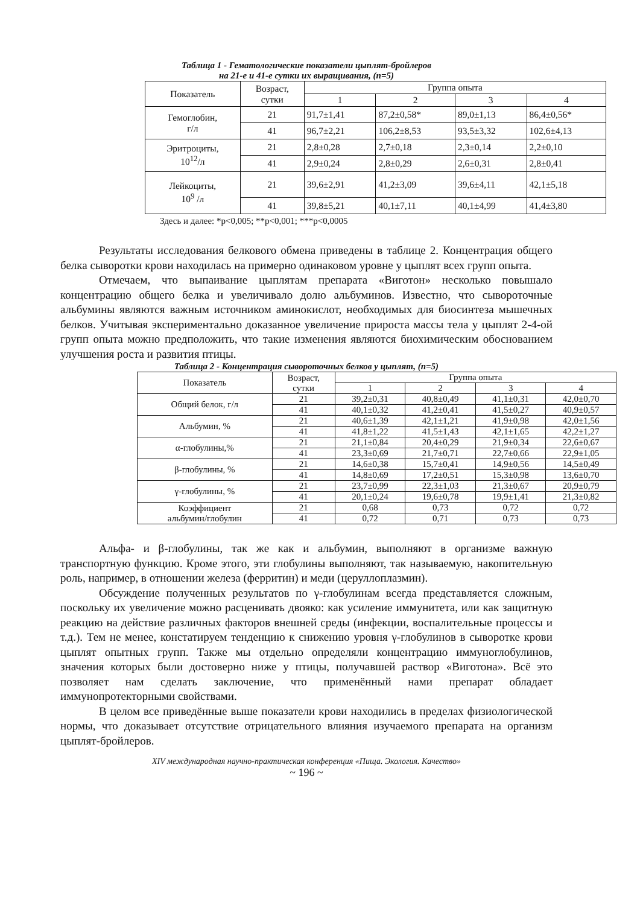Таблица 1 - Гематологические показатели цыплят-бройлеров
на 21-е и 41-е сутки их выращивания, (n=5)
| Показатель | Возраст, сутки | Группа опыта | | | |
| --- | --- | --- | --- | --- | --- |
| | | 1 | 2 | 3 | 4 |
| Гемоглобин, г/л | 21 | 91,7±1,41 | 87,2±0,58* | 89,0±1,13 | 86,4±0,56* |
| | 41 | 96,7±2,21 | 106,2±8,53 | 93,5±3,32 | 102,6±4,13 |
| Эритроциты, 10<sup>12</sup>/л | 21 | 2,8±0,28 | 2,7±0,18 | 2,3±0,14 | 2,2±0,10 |
| | 41 | 2,9±0,24 | 2,8±0,29 | 2,6±0,31 | 2,8±0,41 |
| Лейкоциты, 10<sup>9</sup> /л | 21 | 39,6±2,91 | 41,2±3,09 | 39,6±4,11 | 42,1±5,18 |
| | 41 | 39,8±5,21 | 40,1±7,11 | 40,1±4,99 | 41,4±3,80 |
Здесь и далее: *p<0,005; **p<0,001; ***p<0,0005
Результаты исследования белкового обмена приведены в таблице 2. Концентрация общего белка сыворотки крови находилась на примерно одинаковом уровне у цыплят всех групп опыта.
Отмечаем, что выпаивание цыплятам препарата «Виготон» несколько повышало концентрацию общего белка и увеличивало долю альбуминов. Известно, что сывороточные альбумины являются важным источником аминокислот, необходимых для биосинтеза мышечных белков. Учитывая экспериментально доказанное увеличение прироста массы тела у цыплят 2-4-ой групп опыта можно предположить, что такие изменения являются биохимическим обоснованием улучшения роста и развития птицы.
Таблица 2 - Концентрация сывороточных белков у цыплят, (n=5)
| Показатель | Возраст, сутки | Группа опыта | | | |
| --- | --- | --- | --- | --- | --- |
| | | 1 | 2 | 3 | 4 |
| Общий белок, г/л | 21 | 39,2±0,31 | 40,8±0,49 | 41,1±0,31 | 42,0±0,70 |
| | 41 | 40,1±0,32 | 41,2±0,41 | 41,5±0,27 | 40,9±0,57 |
| Альбумин, % | 21 | 40,6±1,39 | 42,1±1,21 | 41,9±0,98 | 42,0±1,56 |
| | 41 | 41,8±1,22 | 41,5±1,43 | 42,1±1,65 | 42,2±1,27 |
| α-глобулины,% | 21 | 21,1±0,84 | 20,4±0,29 | 21,9±0,34 | 22,6±0,67 |
| | 41 | 23,3±0,69 | 21,7±0,71 | 22,7±0,66 | 22,9±1,05 |
| β-глобулины, % | 21 | 14,6±0,38 | 15,7±0,41 | 14,9±0,56 | 14,5±0,49 |
| | 41 | 14,8±0,69 | 17,2±0,51 | 15,3±0,98 | 13,6±0,70 |
| γ-глобулины, % | 21 | 23,7±0,99 | 22,3±1,03 | 21,3±0,67 | 20,9±0,79 |
| | 41 | 20,1±0,24 | 19,6±0,78 | 19,9±1,41 | 21,3±0,82 |
| Коэффициент альбумин/глобулин | 21 | 0,68 | 0,73 | 0,72 | 0,72 |
| | 41 | 0,72 | 0,71 | 0,73 | 0,73 |
Альфа- и β-глобулины, так же как и альбумин, выполняют в организме важную транспортную функцию. Кроме этого, эти глобулины выполняют, так называемую, накопительную роль, например, в отношении железа (ферритин) и меди (церуллоплазмин).
Обсуждение полученных результатов по γ-глобулинам всегда представляется сложным, поскольку их увеличение можно расценивать двояко: как усиление иммунитета, или как защитную реакцию на действие различных факторов внешней среды (инфекции, воспалительные процессы и т.д.). Тем не менее, констатируем тенденцию к снижению уровня γ-глобулинов в сыворотке крови цыплят опытных групп. Также мы отдельно определяли концентрацию иммуноглобулинов, значения которых были достоверно ниже у птицы, получавшей раствор «Виготона». Всё это позволяет нам сделать заключение, что применённый нами препарат обладает иммунопротекторными свойствами.
В целом все приведённые выше показатели крови находились в пределах физиологической нормы, что доказывает отсутствие отрицательного влияния изучаемого препарата на организм цыплят-бройлеров.
XIV международная научно-практическая конференция «Пища. Экология. Качество»
~ 196 ~